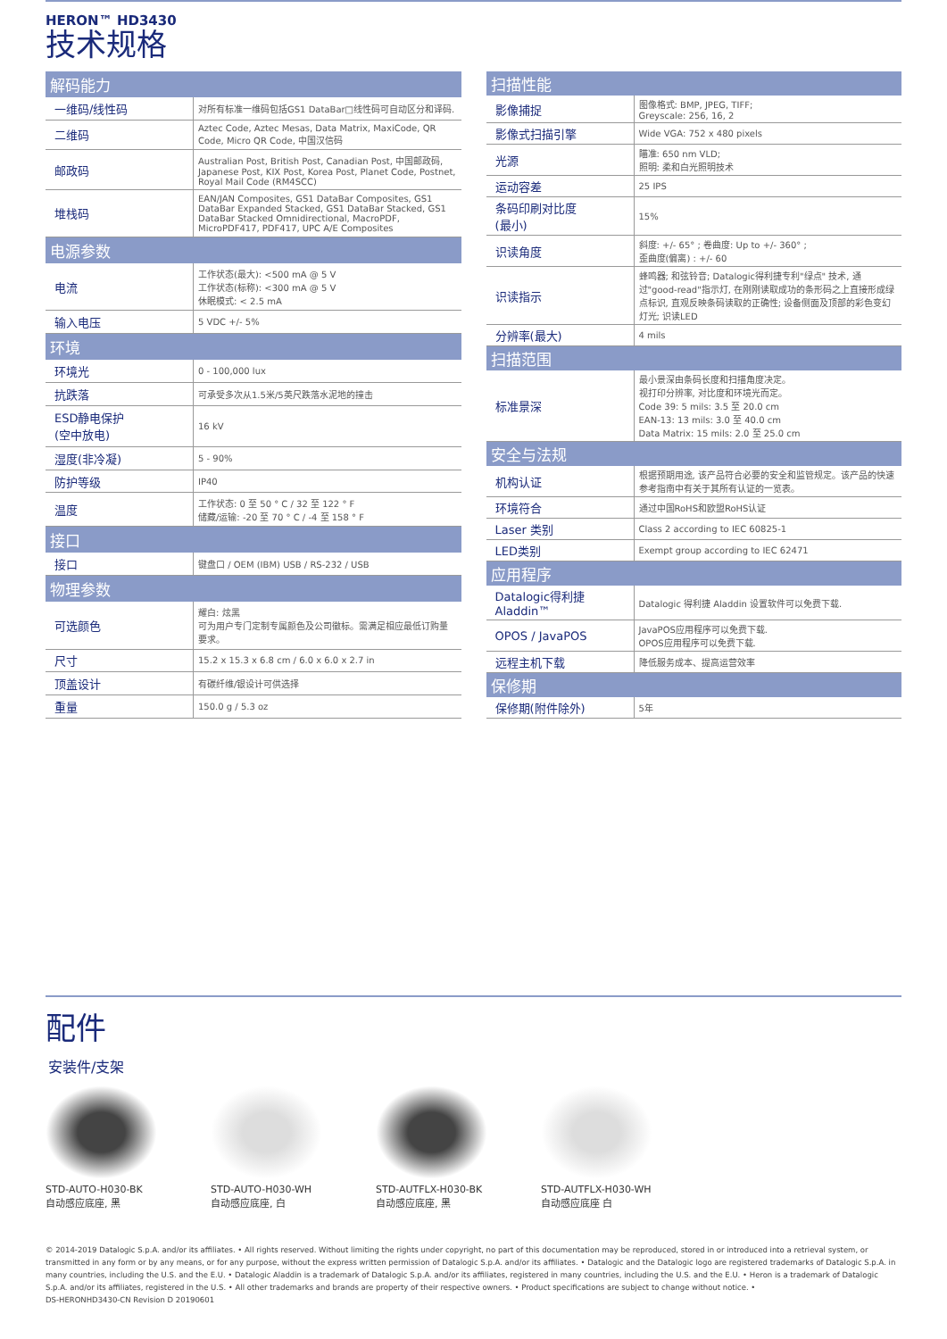HERON™ HD3430
技术规格
| 解码能力 | |
| --- | --- |
| 一维码/线性码 | 对所有标准一维码包括GS1 DataBar□线性码可自动区分和译码. |
| 二维码 | Aztec Code, Aztec Mesas, Data Matrix, MaxiCode, QR Code, Micro QR Code, 中国汉信码 |
| 邮政码 | Australian Post, British Post, Canadian Post, 中国邮政码, Japanese Post, KIX Post, Korea Post, Planet Code, Postnet, Royal Mail Code (RM4SCC) |
| 堆栈码 | EAN/JAN Composites, GS1 DataBar Composites, GS1 DataBar Expanded Stacked, GS1 DataBar Stacked, GS1 DataBar Stacked Omnidirectional, MacroPDF, MicroPDF417, PDF417, UPC A/E Composites |
| 电源参数 | |
| 电流 | 工作状态(最大): <500 mA @ 5 V 工作状态(标称): <300 mA @ 5 V 休眠模式: < 2.5 mA |
| 输入电压 | 5 VDC +/- 5% |
| 环境 | |
| 环境光 | 0 - 100,000 lux |
| 抗跌落 | 可承受多次从1.5米/5英尺跌落水泥地的撞击 |
| ESD静电保护 (空中放电) | 16 kV |
| 湿度(非冷凝) | 5 - 90% |
| 防护等级 | IP40 |
| 温度 | 工作状态: 0 至 50 ° C / 32 至 122 ° F 储藏/运输: -20 至 70 ° C / -4 至 158 ° F |
| 接口 | |
| 接口 | 键盘口 / OEM (IBM) USB / RS-232 / USB |
| 物理参数 | |
| 可选颜色 | 耀白: 炫黑 可为用户专门定制专属颜色及公司徽标。需满足相应最低订购量要求。 |
| 尺寸 | 15.2 x 15.3 x 6.8 cm / 6.0 x 6.0 x 2.7 in |
| 顶盖设计 | 有碳纤维/银设计可供选择 |
| 重量 | 150.0 g / 5.3 oz |
| 扫描性能 | |
| --- | --- |
| 影像捕捉 | 图像格式: BMP, JPEG, TIFF; Greyscale: 256, 16, 2 |
| 影像式扫描引擎 | Wide VGA: 752 x 480 pixels |
| 光源 | 瞄准: 650 nm VLD; 照明: 柔和白光照明技术 |
| 运动容差 | 25 IPS |
| 条码印刷对比度 (最小) | 15% |
| 识读角度 | 斜度: +/- 65° ; 卷曲度: Up to +/- 360° ; 歪曲度(偏离) : +/- 60 |
| 识读指示 | 蜂鸣器; 和弦铃音; Datalogic得利捷专利"绿点" 技术, 通过"good-read"指示灯, 在刚刚读取成功的条形码之上直接形成绿点标识, 直观反映条码读取的正确性; 设备侧面及顶部的彩色变幻灯光; 识读LED |
| 分辨率(最大) | 4 mils |
| 扫描范围 | |
| 标准景深 | 最小景深由条码长度和扫描角度决定。 视打印分辨率, 对比度和环境光而定。 Code 39: 5 mils: 3.5 至 20.0 cm EAN-13: 13 mils: 3.0 至 40.0 cm Data Matrix: 15 mils: 2.0 至 25.0 cm |
| 安全与法规 | |
| 机构认证 | 根据预期用途, 该产品符合必要的安全和监管规定。该产品的快速参考指南中有关于其所有认证的一览表。 |
| 环境符合 | 通过中国RoHS和欧盟RoHS认证 |
| Laser 类别 | Class 2 according to IEC 60825-1 |
| LED类别 | Exempt group according to IEC 62471 |
| 应用程序 | |
| Datalogic得利捷 Aladdin™ | Datalogic 得利捷 Aladdin 设置软件可以免费下载. |
| OPOS / JavaPOS | JavaPOS应用程序可以免费下载. OPOS应用程序可以免费下载. |
| 远程主机下载 | 降低服务成本、提高运营效率 |
| 保修期 | |
| 保修期(附件除外) | 5年 |
配件
安装件/支架
STD-AUTO-H030-BK
自动感应底座, 黑
STD-AUTO-H030-WH
自动感应底座, 白
STD-AUTFLX-H030-BK
自动感应底座, 黑
STD-AUTFLX-H030-WH
自动感应底座 白
© 2014-2019 Datalogic S.p.A. and/or its affiliates. • All rights reserved. Without limiting the rights under copyright, no part of this documentation may be reproduced, stored in or introduced into a retrieval system, or transmitted in any form or by any means, or for any purpose, without the express written permission of Datalogic S.p.A. and/or its affiliates. • Datalogic and the Datalogic logo are registered trademarks of Datalogic S.p.A. in many countries, including the U.S. and the E.U. • Datalogic Aladdin is a trademark of Datalogic S.p.A. and/or its affiliates, registered in many countries, including the U.S. and the E.U. • Heron is a trademark of Datalogic S.p.A. and/or its affiliates, registered in the U.S. • All other trademarks and brands are property of their respective owners. • Product specifications are subject to change without notice. •
DS-HERONHD3430-CN Revision D 20190601